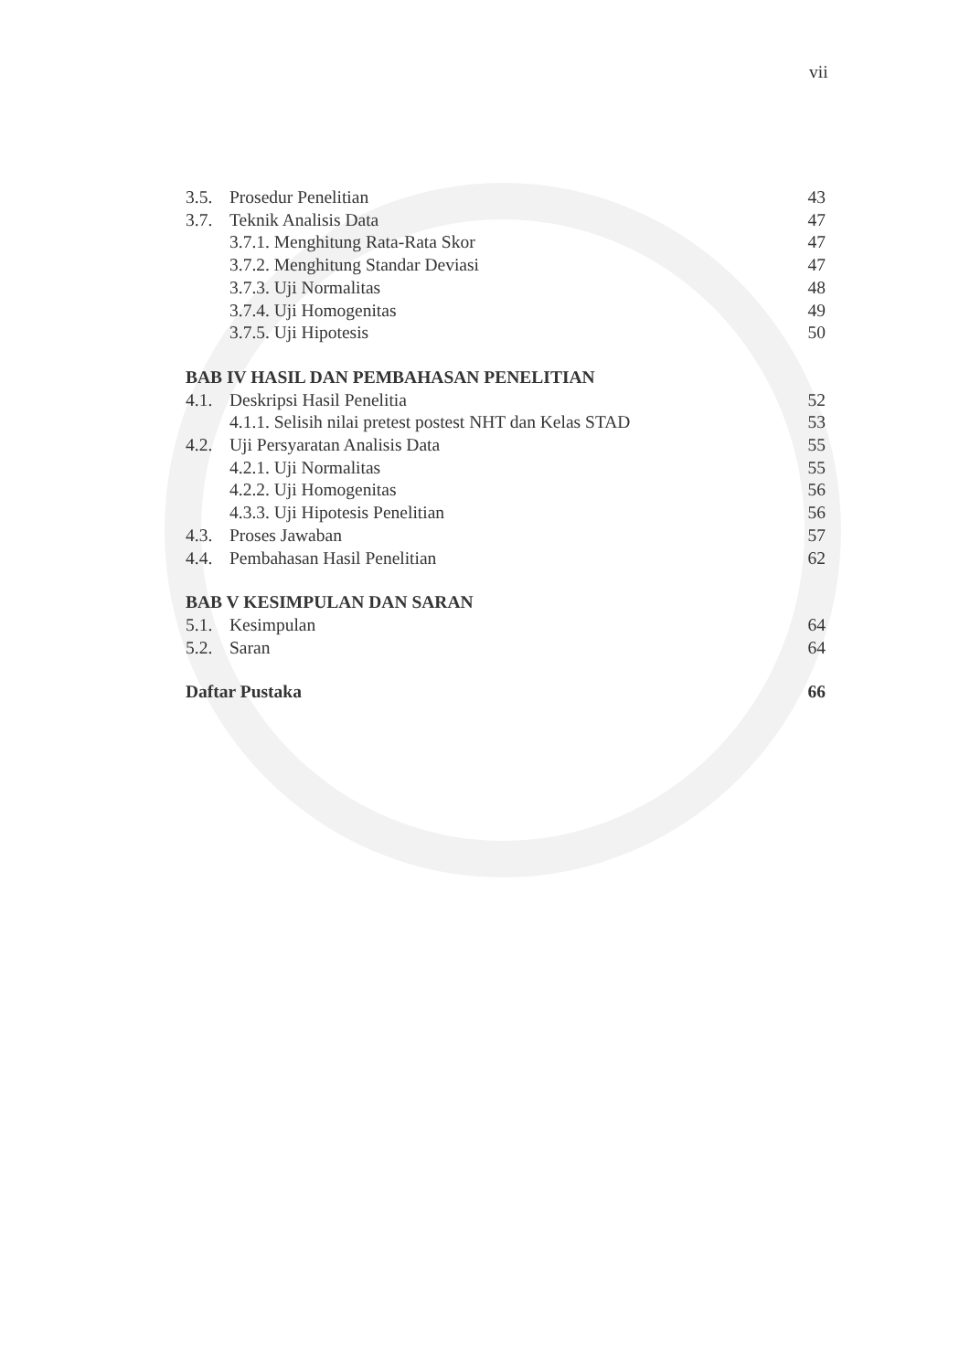vii
3.5. Prosedur Penelitian 43
3.7. Teknik Analisis Data 47
3.7.1. Menghitung Rata-Rata Skor 47
3.7.2. Menghitung Standar Deviasi 47
3.7.3. Uji Normalitas 48
3.7.4. Uji Homogenitas 49
3.7.5. Uji Hipotesis 50
BAB IV HASIL DAN PEMBAHASAN PENELITIAN
4.1. Deskripsi Hasil Penelitia 52
4.1.1. Selisih nilai pretest postest NHT dan Kelas STAD 53
4.2. Uji Persyaratan Analisis Data 55
4.2.1. Uji Normalitas 55
4.2.2. Uji Homogenitas 56
4.3.3. Uji Hipotesis Penelitian 56
4.3. Proses Jawaban 57
4.4. Pembahasan Hasil Penelitian 62
BAB V KESIMPULAN DAN SARAN
5.1. Kesimpulan 64
5.2. Saran 64
Daftar Pustaka 66